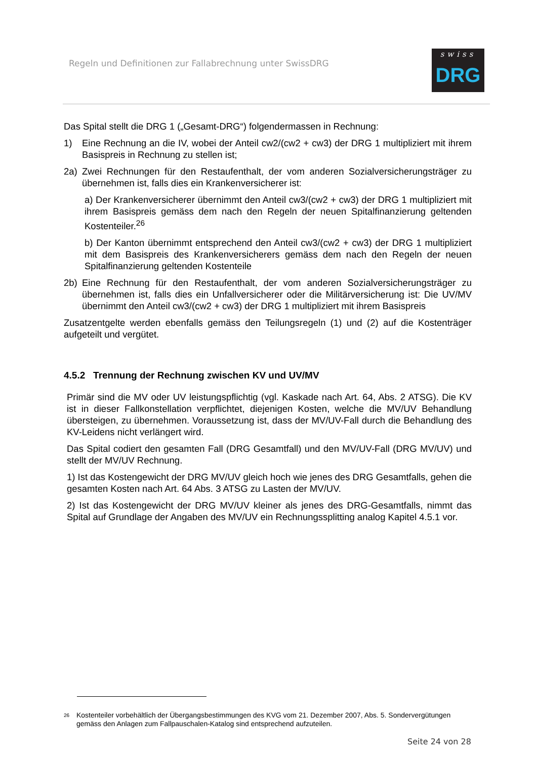Regeln und Definitionen zur Fallabrechnung unter SwissDRG
swiss
DRG
Das Spital stellt die DRG 1 („Gesamt-DRG“) folgendermassen in Rechnung:
1) Eine Rechnung an die IV, wobei der Anteil cw2/(cw2 + cw3) der DRG 1 multipliziert mit ihrem Basispreis in Rechnung zu stellen ist;
2a) Zwei Rechnungen für den Restaufenthalt, der vom anderen Sozialversicherungsträger zu übernehmen ist, falls dies ein Krankenversicherer ist:
a) Der Krankenversicherer übernimmt den Anteil cw3/(cw2 + cw3) der DRG 1 multipliziert mit ihrem Basispreis gemäss dem nach den Regeln der neuen Spitalfinanzierung geltenden Kostenteiler.<sup>26</sup>
b) Der Kanton übernimmt entsprechend den Anteil cw3/(cw2 + cw3) der DRG 1 multipliziert mit dem Basispreis des Krankenversicherers gemäss dem nach den Regeln der neuen Spitalfinanzierung geltenden Kostenteile
2b) Eine Rechnung für den Restaufenthalt, der vom anderen Sozialversicherungsträger zu übernehmen ist, falls dies ein Unfallversicherer oder die Militärversicherung ist: Die UV/MV übernimmt den Anteil cw3/(cw2 + cw3) der DRG 1 multipliziert mit ihrem Basispreis
Zusatzentgelte werden ebenfalls gemäss den Teilungsregeln (1) und (2) auf die Kostenträger aufgeteilt und vergütet.
4.5.2 Trennung der Rechnung zwischen KV und UV/MV
Primär sind die MV oder UV leistungspflichtig (vgl. Kaskade nach Art. 64, Abs. 2 ATSG). Die KV ist in dieser Fallkonstellation verpflichtet, diejenigen Kosten, welche die MV/UV Behandlung übersteigen, zu übernehmen. Voraussetzung ist, dass der MV/UV-Fall durch die Behandlung des KV-Leidens nicht verlängert wird.
Das Spital codiert den gesamten Fall (DRG Gesamtfall) und den MV/UV-Fall (DRG MV/UV) und stellt der MV/UV Rechnung.
1) Ist das Kostengewicht der DRG MV/UV gleich hoch wie jenes des DRG Gesamtfalls, gehen die gesamten Kosten nach Art. 64 Abs. 3 ATSG zu Lasten der MV/UV.
2) Ist das Kostengewicht der DRG MV/UV kleiner als jenes des DRG-Gesamtfalls, nimmt das Spital auf Grundlage der Angaben des MV/UV ein Rechnungssplitting analog Kapitel 4.5.1 vor.
<sup>26</sup> Kostenteiler vorbehältlich der Übergangsbestimmungen des KVG vom 21. Dezember 2007, Abs. 5. Sondervergütungen gemäss den Anlagen zum Fallpauschalen-Katalog sind entsprechend aufzuteilen.
Seite 24 von 28